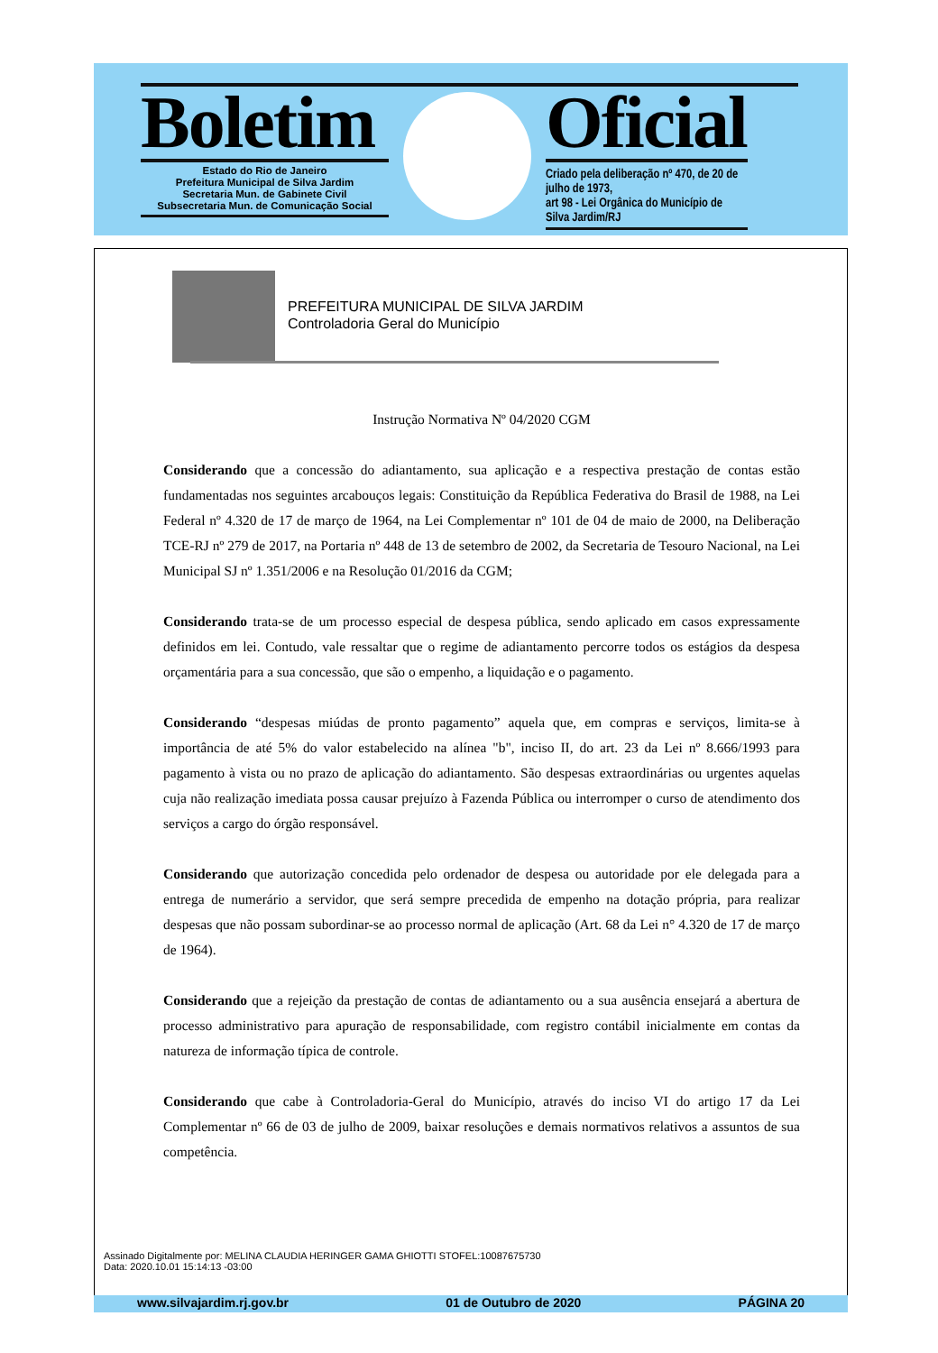Boletim
Estado do Rio de Janeiro
Prefeitura Municipal de Silva Jardim
Secretaria Mun. de Gabinete Civil
Subsecretaria Mun. de Comunicação Social
Oficial
Criado pela deliberação nº 470, de 20 de julho de 1973,
art 98 - Lei Orgânica do Município de Silva Jardim/RJ
PREFEITURA MUNICIPAL DE SILVA JARDIM
Controladoria Geral do Município
Instrução Normativa Nº 04/2020 CGM
Considerando que a concessão do adiantamento, sua aplicação e a respectiva prestação de contas estão fundamentadas nos seguintes arcabouços legais: Constituição da República Federativa do Brasil de 1988, na Lei Federal nº 4.320 de 17 de março de 1964, na Lei Complementar nº 101 de 04 de maio de 2000, na Deliberação TCE-RJ nº 279 de 2017, na Portaria nº 448 de 13 de setembro de 2002, da Secretaria de Tesouro Nacional, na Lei Municipal SJ nº 1.351/2006 e na Resolução 01/2016 da CGM;
Considerando trata-se de um processo especial de despesa pública, sendo aplicado em casos expressamente definidos em lei. Contudo, vale ressaltar que o regime de adiantamento percorre todos os estágios da despesa orçamentária para a sua concessão, que são o empenho, a liquidação e o pagamento.
Considerando “despesas miúdas de pronto pagamento” aquela que, em compras e serviços, limita-se à importância de até 5% do valor estabelecido na alínea "b", inciso II, do art. 23 da Lei nº 8.666/1993 para pagamento à vista ou no prazo de aplicação do adiantamento. São despesas extraordinárias ou urgentes aquelas cuja não realização imediata possa causar prejuízo à Fazenda Pública ou interromper o curso de atendimento dos serviços a cargo do órgão responsável.
Considerando que autorização concedida pelo ordenador de despesa ou autoridade por ele delegada para a entrega de numerário a servidor, que será sempre precedida de empenho na dotação própria, para realizar despesas que não possam subordinar-se ao processo normal de aplicação (Art. 68 da Lei n° 4.320 de 17 de março de 1964).
Considerando que a rejeição da prestação de contas de adiantamento ou a sua ausência ensejará a abertura de processo administrativo para apuração de responsabilidade, com registro contábil inicialmente em contas da natureza de informação típica de controle.
Considerando que cabe à Controladoria-Geral do Município, através do inciso VI do artigo 17 da Lei Complementar nº 66 de 03 de julho de 2009, baixar resoluções e demais normativos relativos a assuntos de sua competência.
Assinado Digitalmente por: MELINA CLAUDIA HERINGER GAMA GHIOTTI STOFEL:10087675730
Data: 2020.10.01 15:14:13 -03:00
www.silvajardim.rj.gov.br 01 de Outubro de 2020 PÁGINA 20